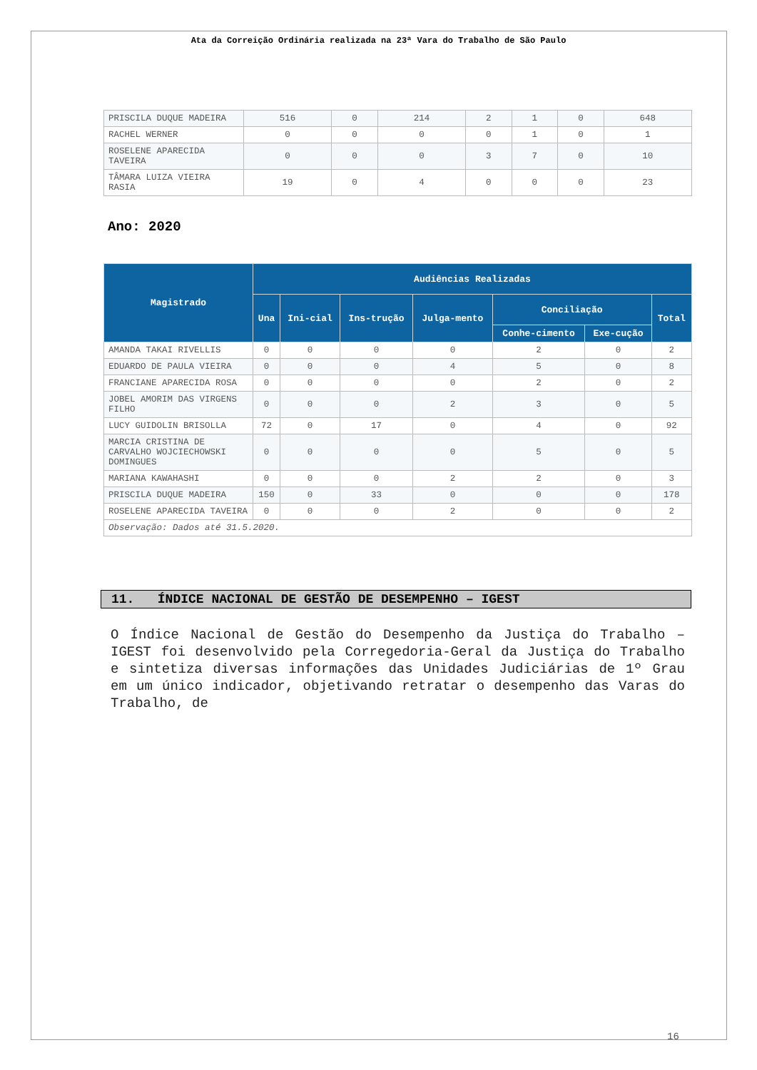Ata da Correição Ordinária realizada na 23ª Vara do Trabalho de São Paulo
| PRISCILA DUQUE MADEIRA | 516 | 0 | 214 | 2 | 1 | 0 | 648 |
| RACHEL WERNER | 0 | 0 | 0 | 0 | 1 | 0 | 1 |
| ROSELENE APARECIDA TAVEIRA | 0 | 0 | 0 | 3 | 7 | 0 | 10 |
| TÂMARA LUIZA VIEIRA RASIA | 19 | 0 | 4 | 0 | 0 | 0 | 23 |
Ano: 2020
| Magistrado | Audiências Realizadas | | | | | | |
| --- | --- | --- | --- | --- | --- | --- | --- |
| | Una | Ini-cial | Ins-trução | Julga-mento | Conciliação | | Total |
| | | | | | Conhe-cimento | Exe-cução | |
| AMANDA TAKAI RIVELLIS | 0 | 0 | 0 | 0 | 2 | 0 | 2 |
| EDUARDO DE PAULA VIEIRA | 0 | 0 | 0 | 4 | 5 | 0 | 8 |
| FRANCIANE APARECIDA ROSA | 0 | 0 | 0 | 0 | 2 | 0 | 2 |
| JOBEL AMORIM DAS VIRGENS FILHO | 0 | 0 | 0 | 2 | 3 | 0 | 5 |
| LUCY GUIDOLIN BRISOLLA | 72 | 0 | 17 | 0 | 4 | 0 | 92 |
| MARCIA CRISTINA DE CARVALHO WOJCIECHOWSKI DOMINGUES | 0 | 0 | 0 | 0 | 5 | 0 | 5 |
| MARIANA KAWAHASHI | 0 | 0 | 0 | 2 | 2 | 0 | 3 |
| PRISCILA DUQUE MADEIRA | 150 | 0 | 33 | 0 | 0 | 0 | 178 |
| ROSELENE APARECIDA TAVEIRA | 0 | 0 | 0 | 2 | 0 | 0 | 2 |
| Observação: Dados até 31.5.2020. | | | | | | | |
11. ÍNDICE NACIONAL DE GESTÃO DE DESEMPENHO – IGEST
O Índice Nacional de Gestão do Desempenho da Justiça do Trabalho – IGEST foi desenvolvido pela Corregedoria-Geral da Justiça do Trabalho e sintetiza diversas informações das Unidades Judiciárias de 1º Grau em um único indicador, objetivando retratar o desempenho das Varas do Trabalho, de
16